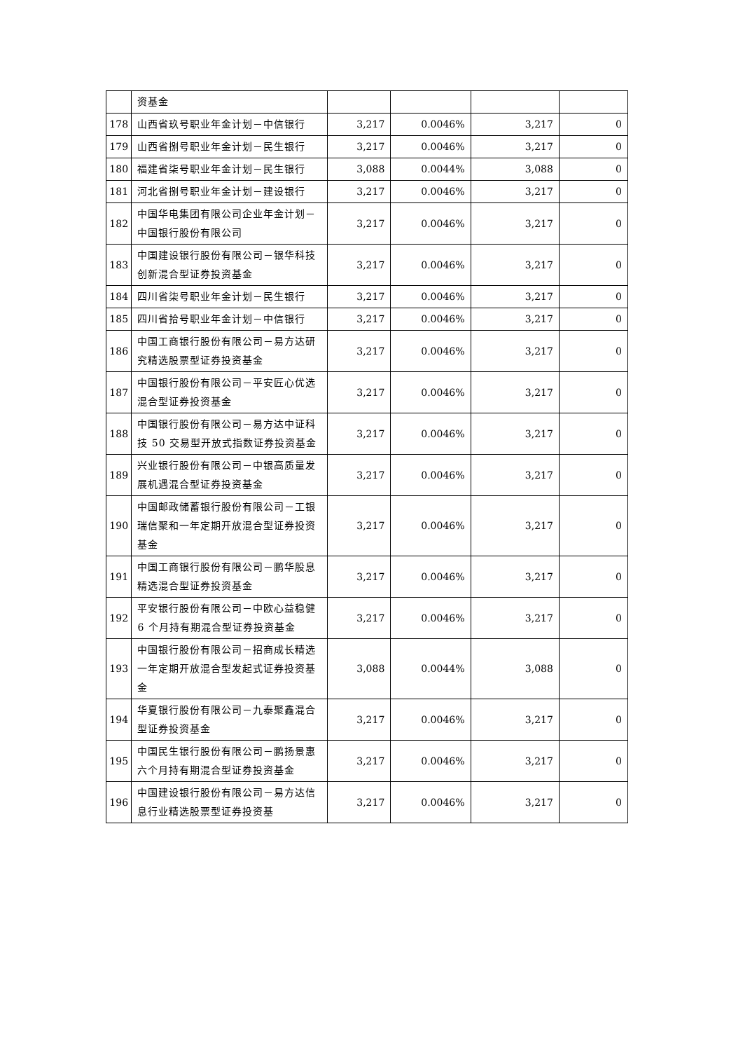| | 资基金 | | | | |
| 178 | 山西省玖号职业年金计划－中信银行 | 3,217 | 0.0046% | 3,217 | 0 |
| 179 | 山西省捌号职业年金计划－民生银行 | 3,217 | 0.0046% | 3,217 | 0 |
| 180 | 福建省柒号职业年金计划－民生银行 | 3,088 | 0.0044% | 3,088 | 0 |
| 181 | 河北省捌号职业年金计划－建设银行 | 3,217 | 0.0046% | 3,217 | 0 |
| 182 | 中国华电集团有限公司企业年金计划－中国银行股份有限公司 | 3,217 | 0.0046% | 3,217 | 0 |
| 183 | 中国建设银行股份有限公司－银华科技创新混合型证券投资基金 | 3,217 | 0.0046% | 3,217 | 0 |
| 184 | 四川省柒号职业年金计划－民生银行 | 3,217 | 0.0046% | 3,217 | 0 |
| 185 | 四川省拾号职业年金计划－中信银行 | 3,217 | 0.0046% | 3,217 | 0 |
| 186 | 中国工商银行股份有限公司－易方达研究精选股票型证券投资基金 | 3,217 | 0.0046% | 3,217 | 0 |
| 187 | 中国银行股份有限公司－平安匠心优选混合型证券投资基金 | 3,217 | 0.0046% | 3,217 | 0 |
| 188 | 中国银行股份有限公司－易方达中证科技 50 交易型开放式指数证券投资基金 | 3,217 | 0.0046% | 3,217 | 0 |
| 189 | 兴业银行股份有限公司－中银高质量发展机遇混合型证券投资基金 | 3,217 | 0.0046% | 3,217 | 0 |
| 190 | 中国邮政储蓄银行股份有限公司－工银瑞信聚和一年定期开放混合型证券投资基金 | 3,217 | 0.0046% | 3,217 | 0 |
| 191 | 中国工商银行股份有限公司－鹏华股息精选混合型证券投资基金 | 3,217 | 0.0046% | 3,217 | 0 |
| 192 | 平安银行股份有限公司－中欧心益稳健 6 个月持有期混合型证券投资基金 | 3,217 | 0.0046% | 3,217 | 0 |
| 193 | 中国银行股份有限公司－招商成长精选一年定期开放混合型发起式证券投资基金 | 3,088 | 0.0044% | 3,088 | 0 |
| 194 | 华夏银行股份有限公司－九泰聚鑫混合型证券投资基金 | 3,217 | 0.0046% | 3,217 | 0 |
| 195 | 中国民生银行股份有限公司－鹏扬景惠六个月持有期混合型证券投资基金 | 3,217 | 0.0046% | 3,217 | 0 |
| 196 | 中国建设银行股份有限公司－易方达信息行业精选股票型证券投资基 | 3,217 | 0.0046% | 3,217 | 0 |